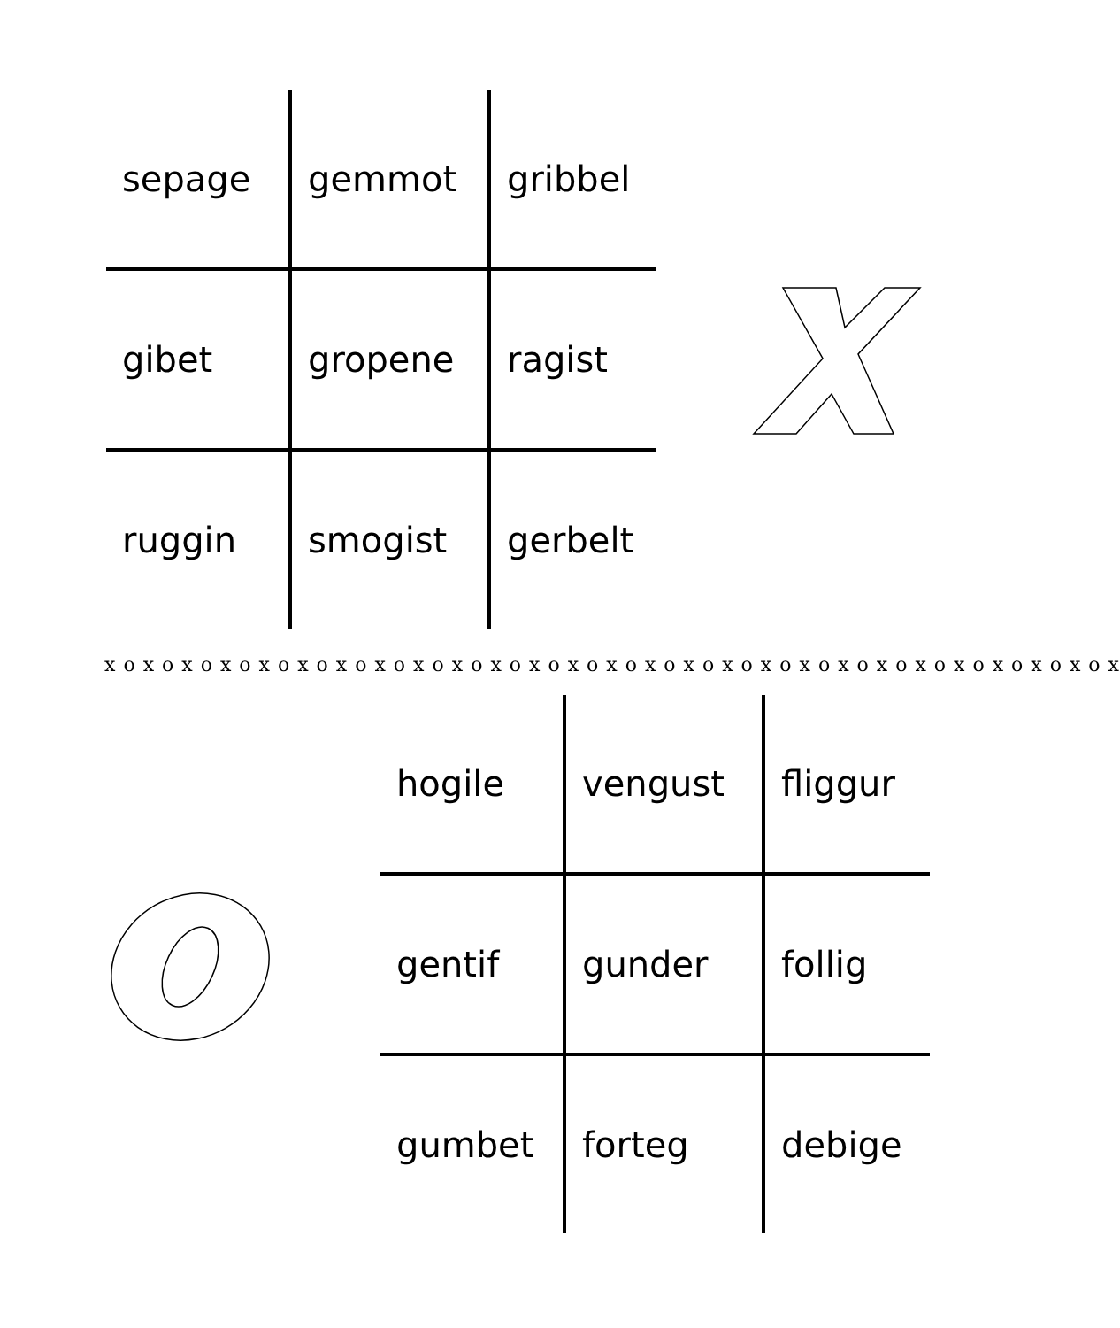| sepage | gemmot | gribbel |
| gibet | gropene | ragist |
| ruggin | smogist | gerbelt |
x o x o x o x o x o x o x o x o x o x o x o x o x o x o x o x o x o x o x o x o x o x o x o x o x o x o x
| hogile | vengust | fliggur |
| gentif | gunder | follig |
| gumbet | forteg | debige |